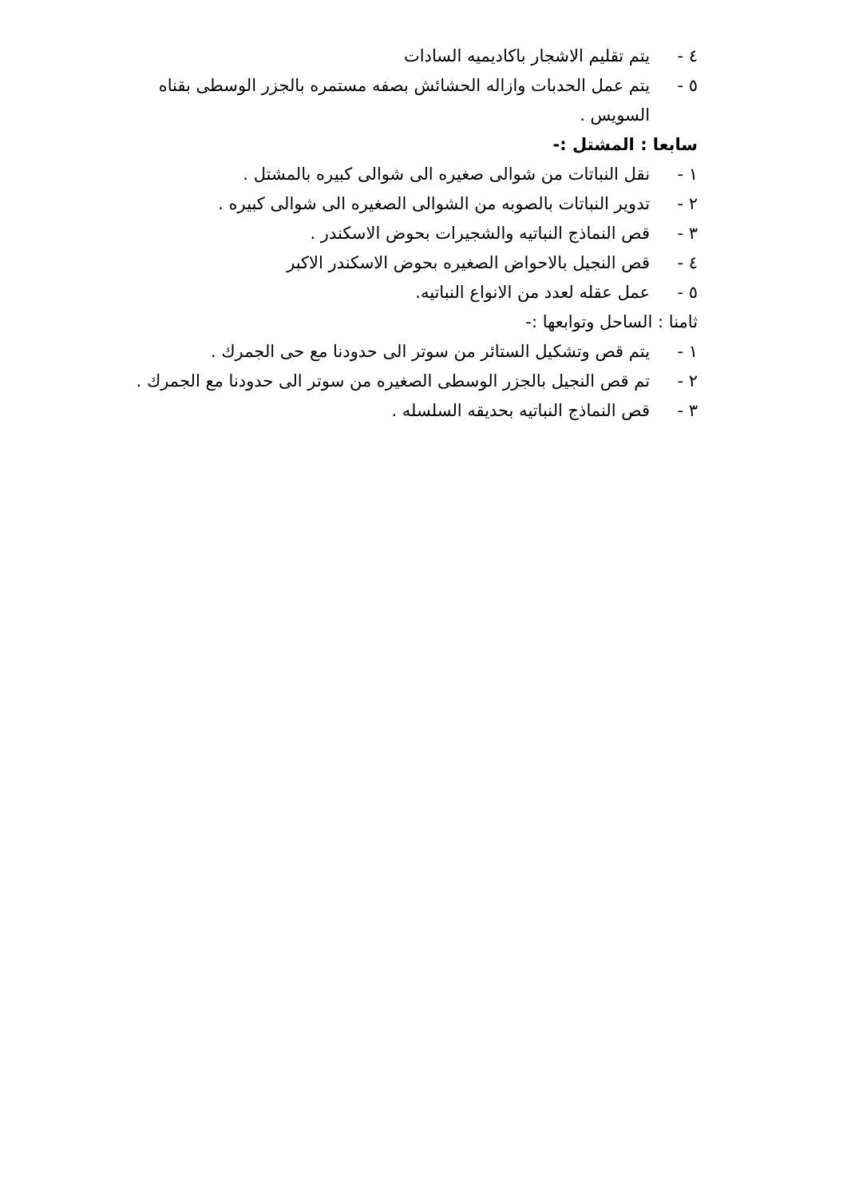٤ - يتم تقليم الاشجار باكاديميه السادات
٥ - يتم عمل الحدبات وازاله الحشائش بصفه مستمره بالجزر الوسطى بقناه السويس .
سابعا : المشتل :-
١ - نقل النباتات من شوالى صغيره الى شوالى كبيره بالمشتل .
٢ - تدوير النباتات بالصوبه من الشوالى الصغيره الى شوالى كبيره .
٣ - قص النماذج النباتيه والشجيرات بحوض الاسكندر .
٤ - قص النجيل بالاحواض الصغيره بحوض الاسكندر الاكبر
٥ - عمل عقله لعدد من الانواع النباتيه.
ثامنا : الساحل وتوابعها :-
١ - يتم قص وتشكيل الستائر من سوتر الى حدودنا مع حى الجمرك .
٢ - تم قص النجيل بالجزر الوسطى الصغيره من سوتر الى حدودنا مع الجمرك .
٣ - قص النماذج النباتيه بحديقه السلسله .